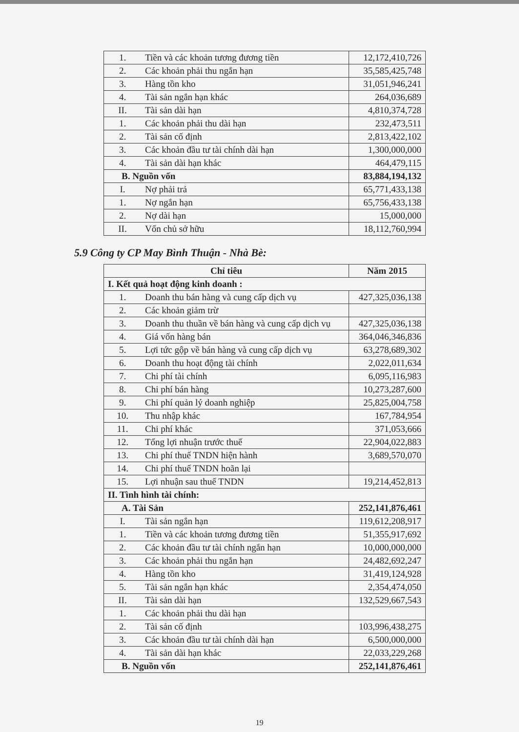| 1. | Tiền và các khoản tương đương tiền | 12,172,410,726 |
| 2. | Các khoản phải thu ngắn hạn | 35,585,425,748 |
| 3. | Hàng tồn kho | 31,051,946,241 |
| 4. | Tài sản ngắn hạn khác | 264,036,689 |
| II. | Tài sản dài hạn | 4,810,374,728 |
| 1. | Các khoản phải thu dài hạn | 232,473,511 |
| 2. | Tài sản cố định | 2,813,422,102 |
| 3. | Các khoản đầu tư tài chính dài hạn | 1,300,000,000 |
| 4. | Tài sản dài hạn khác | 464,479,115 |
| B. Nguồn vốn | | 83,884,194,132 |
| I. | Nợ phải trả | 65,771,433,138 |
| 1. | Nợ ngắn hạn | 65,756,433,138 |
| 2. | Nợ dài hạn | 15,000,000 |
| II. | Vốn chủ sở hữu | 18,112,760,994 |
5.9 Công ty CP May Bình Thuận - Nhà Bè:
| Chỉ tiêu | | Năm 2015 |
| --- | --- | --- |
| I. Kết quả hoạt động kinh doanh : | | |
| 1. | Doanh thu bán hàng và cung cấp dịch vụ | 427,325,036,138 |
| 2. | Các khoản giảm trừ | |
| 3. | Doanh thu thuần về bán hàng và cung cấp dịch vụ | 427,325,036,138 |
| 4. | Giá vốn hàng bán | 364,046,346,836 |
| 5. | Lợi tức gộp về bán hàng và cung cấp dịch vụ | 63,278,689,302 |
| 6. | Doanh thu hoạt động tài chính | 2,022,011,634 |
| 7. | Chi phí tài chính | 6,095,116,983 |
| 8. | Chi phí bán hàng | 10,273,287,600 |
| 9. | Chi phí quản lý doanh nghiệp | 25,825,004,758 |
| 10. | Thu nhập khác | 167,784,954 |
| 11. | Chi phí khác | 371,053,666 |
| 12. | Tổng lợi nhuận trước thuế | 22,904,022,883 |
| 13. | Chi phí thuế TNDN hiện hành | 3,689,570,070 |
| 14. | Chi phí thuế TNDN hoãn lại | |
| 15. | Lợi nhuận sau thuế TNDN | 19,214,452,813 |
| II. Tình hình tài chính: | | |
| A. Tài Sản | | 252,141,876,461 |
| I. | Tài sản ngắn hạn | 119,612,208,917 |
| 1. | Tiền và các khoản tương đương tiền | 51,355,917,692 |
| 2. | Các khoản đầu tư tài chính ngắn hạn | 10,000,000,000 |
| 3. | Các khoản phải thu ngắn hạn | 24,482,692,247 |
| 4. | Hàng tồn kho | 31,419,124,928 |
| 5. | Tài sản ngắn hạn khác | 2,354,474,050 |
| II. | Tài sản dài hạn | 132,529,667,543 |
| 1. | Các khoản phải thu dài hạn | |
| 2. | Tài sản cố định | 103,996,438,275 |
| 3. | Các khoản đầu tư tài chính dài hạn | 6,500,000,000 |
| 4. | Tài sản dài hạn khác | 22,033,229,268 |
| B. Nguồn vốn | | 252,141,876,461 |
19